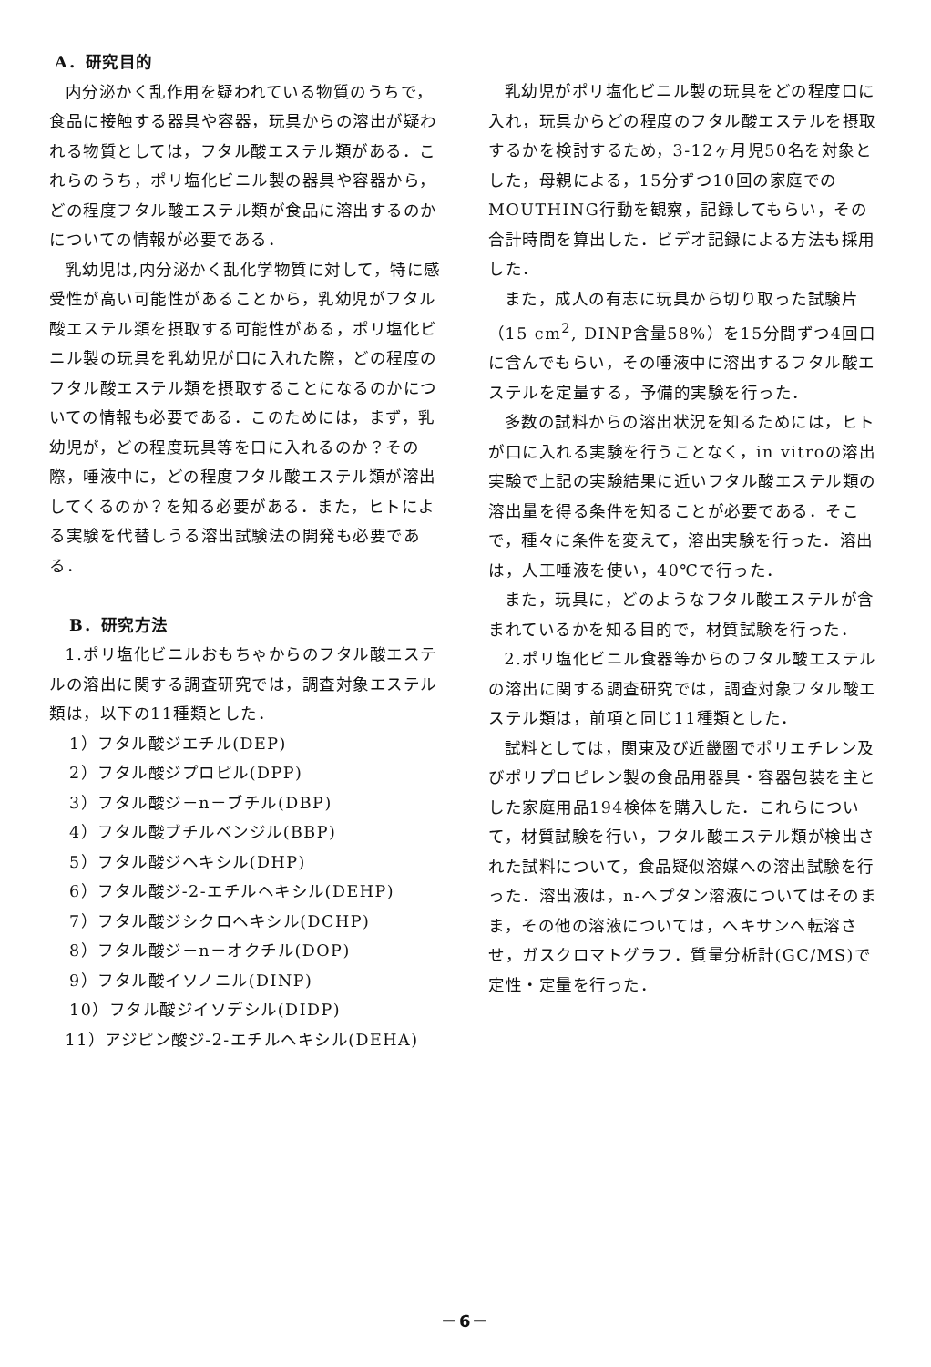A．研究目的
内分泌かく乱作用を疑われている物質のうちで，食品に接触する器具や容器，玩具からの溶出が疑われる物質としては，フタル酸エステル類がある．これらのうち，ポリ塩化ビニル製の器具や容器から，どの程度フタル酸エステル類が食品に溶出するのかについての情報が必要である．
乳幼児は,内分泌かく乱化学物質に対して，特に感受性が高い可能性があることから，乳幼児がフタル酸エステル類を摂取する可能性がある，ポリ塩化ビニル製の玩具を乳幼児が口に入れた際，どの程度のフタル酸エステル類を摂取することになるのかについての情報も必要である．このためには，まず，乳幼児が，どの程度玩具等を口に入れるのか？その際，唾液中に，どの程度フタル酸エステル類が溶出してくるのか？を知る必要がある．また，ヒトによる実験を代替しうる溶出試験法の開発も必要である．
B．研究方法
1.ポリ塩化ビニルおもちゃからのフタル酸エステルの溶出に関する調査研究では，調査対象エステル類は，以下の11種類とした．
1）フタル酸ジエチル(DEP)
2）フタル酸ジプロピル(DPP)
3）フタル酸ジ－n－ブチル(DBP)
4）フタル酸ブチルベンジル(BBP)
5）フタル酸ジヘキシル(DHP)
6）フタル酸ジ-2-エチルヘキシル(DEHP)
7）フタル酸ジシクロヘキシル(DCHP)
8）フタル酸ジ－n－オクチル(DOP)
9）フタル酸イソノニル(DINP)
10）フタル酸ジイソデシル(DIDP)
11）アジピン酸ジ-2-エチルヘキシル(DEHA)
乳幼児がポリ塩化ビニル製の玩具をどの程度口に入れ，玩具からどの程度のフタル酸エステルを摂取するかを検討するため，3-12ヶ月児50名を対象とした，母親による，15分ずつ10回の家庭でのMOUTHING行動を観察，記録してもらい，その合計時間を算出した．ビデオ記録による方法も採用した．
また，成人の有志に玩具から切り取った試験片（15 cm<sup>2</sup>, DINP含量58%）を15分間ずつ4回口に含んでもらい，その唾液中に溶出するフタル酸エステルを定量する，予備的実験を行った．
多数の試料からの溶出状況を知るためには，ヒトが口に入れる実験を行うことなく，in vitroの溶出実験で上記の実験結果に近いフタル酸エステル類の溶出量を得る条件を知ることが必要である．そこで，種々に条件を変えて，溶出実験を行った．溶出は，人工唾液を使い，40℃で行った．
また，玩具に，どのようなフタル酸エステルが含まれているかを知る目的で，材質試験を行った．
2.ポリ塩化ビニル食器等からのフタル酸エステルの溶出に関する調査研究では，調査対象フタル酸エステル類は，前項と同じ11種類とした．
試料としては，関東及び近畿圏でポリエチレン及びポリプロピレン製の食品用器具・容器包装を主とした家庭用品194検体を購入した．これらについて，材質試験を行い，フタル酸エステル類が検出された試料について，食品疑似溶媒への溶出試験を行った．溶出液は，n-ヘプタン溶液についてはそのまま，その他の溶液については，ヘキサンへ転溶させ，ガスクロマトグラフ．質量分析計(GC/MS)で定性・定量を行った．
－6－